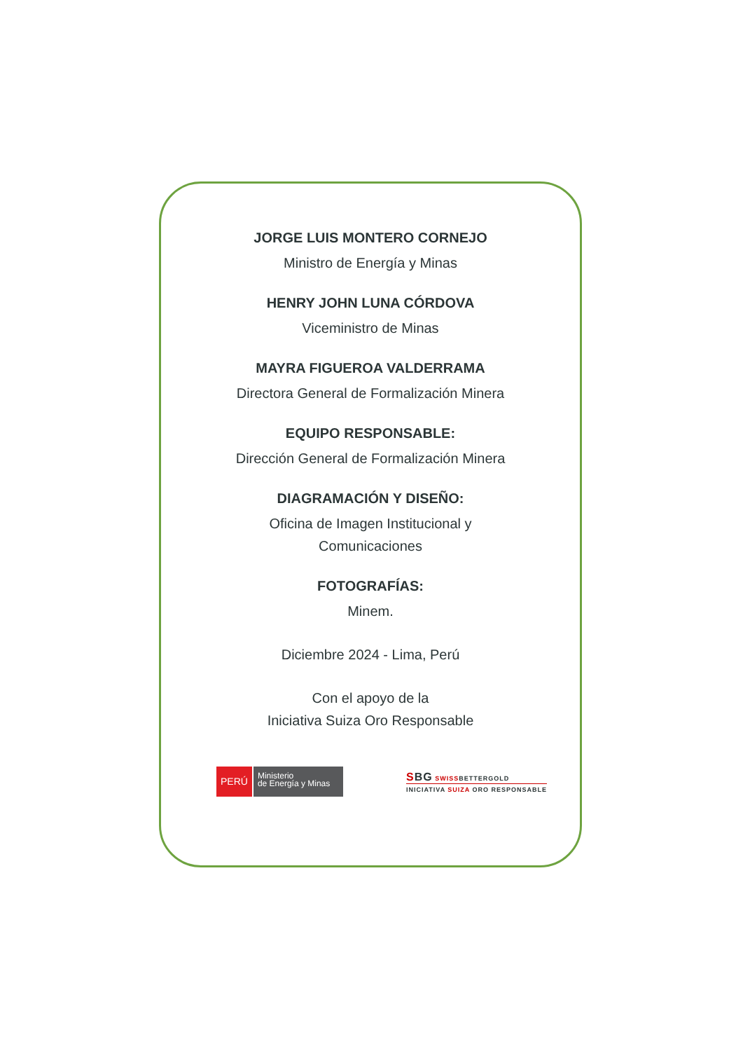JORGE LUIS MONTERO CORNEJO
Ministro de Energía y Minas
HENRY JOHN LUNA CÓRDOVA
Viceministro de Minas
MAYRA FIGUEROA VALDERRAMA
Directora General de Formalización Minera
EQUIPO RESPONSABLE:
Dirección General de Formalización Minera
DIAGRAMACIÓN Y DISEÑO:
Oficina de Imagen Institucional y
Comunicaciones
FOTOGRAFÍAS:
Minem.
Diciembre 2024 - Lima, Perú
Con el apoyo de la
Iniciativa Suiza Oro Responsable
PERÚ Ministerio
de Energía y Minas
SBG SWISSBETTERGOLD
INICIATIVA SUIZA ORO RESPONSABLE